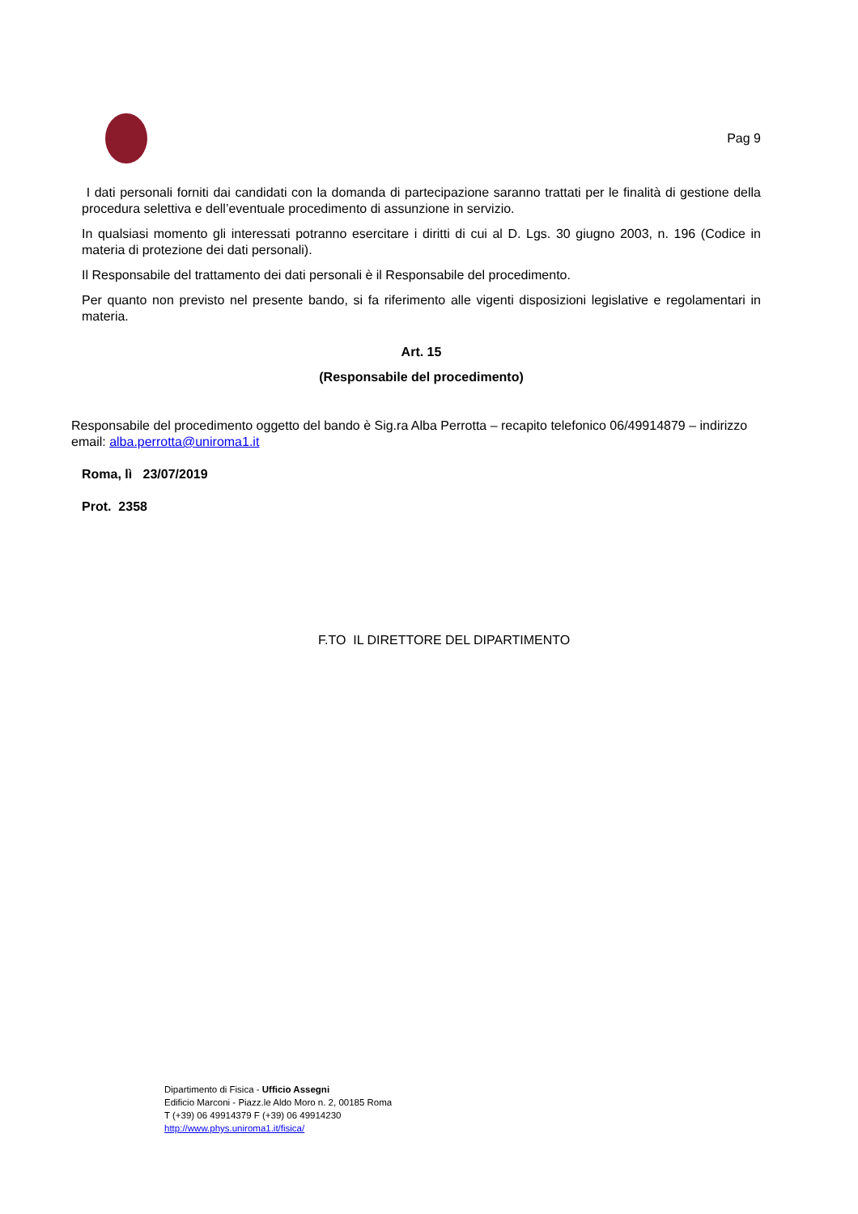Pag 9
I dati personali forniti dai candidati con la domanda di partecipazione saranno trattati per le finalità di gestione della procedura selettiva e dell’eventuale procedimento di assunzione in servizio.
In qualsiasi momento gli interessati potranno esercitare i diritti di cui al D. Lgs. 30 giugno 2003, n. 196 (Codice in materia di protezione dei dati personali).
Il Responsabile del trattamento dei dati personali è il Responsabile del procedimento.
Per quanto non previsto nel presente bando, si fa riferimento alle vigenti disposizioni legislative e regolamentari in materia.
Art. 15
(Responsabile del procedimento)
Responsabile del procedimento oggetto del bando è Sig.ra Alba Perrotta – recapito telefonico 06/49914879 – indirizzo email: alba.perrotta@uniroma1.it
Roma, lì 23/07/2019
Prot. 2358
F.TO IL DIRETTORE DEL DIPARTIMENTO
Dipartimento di Fisica - Ufficio Assegni
Edificio Marconi - Piazz.le Aldo Moro n. 2, 00185 Roma
T (+39) 06 49914379 F (+39) 06 49914230
http://www.phys.uniroma1.it/fisica/